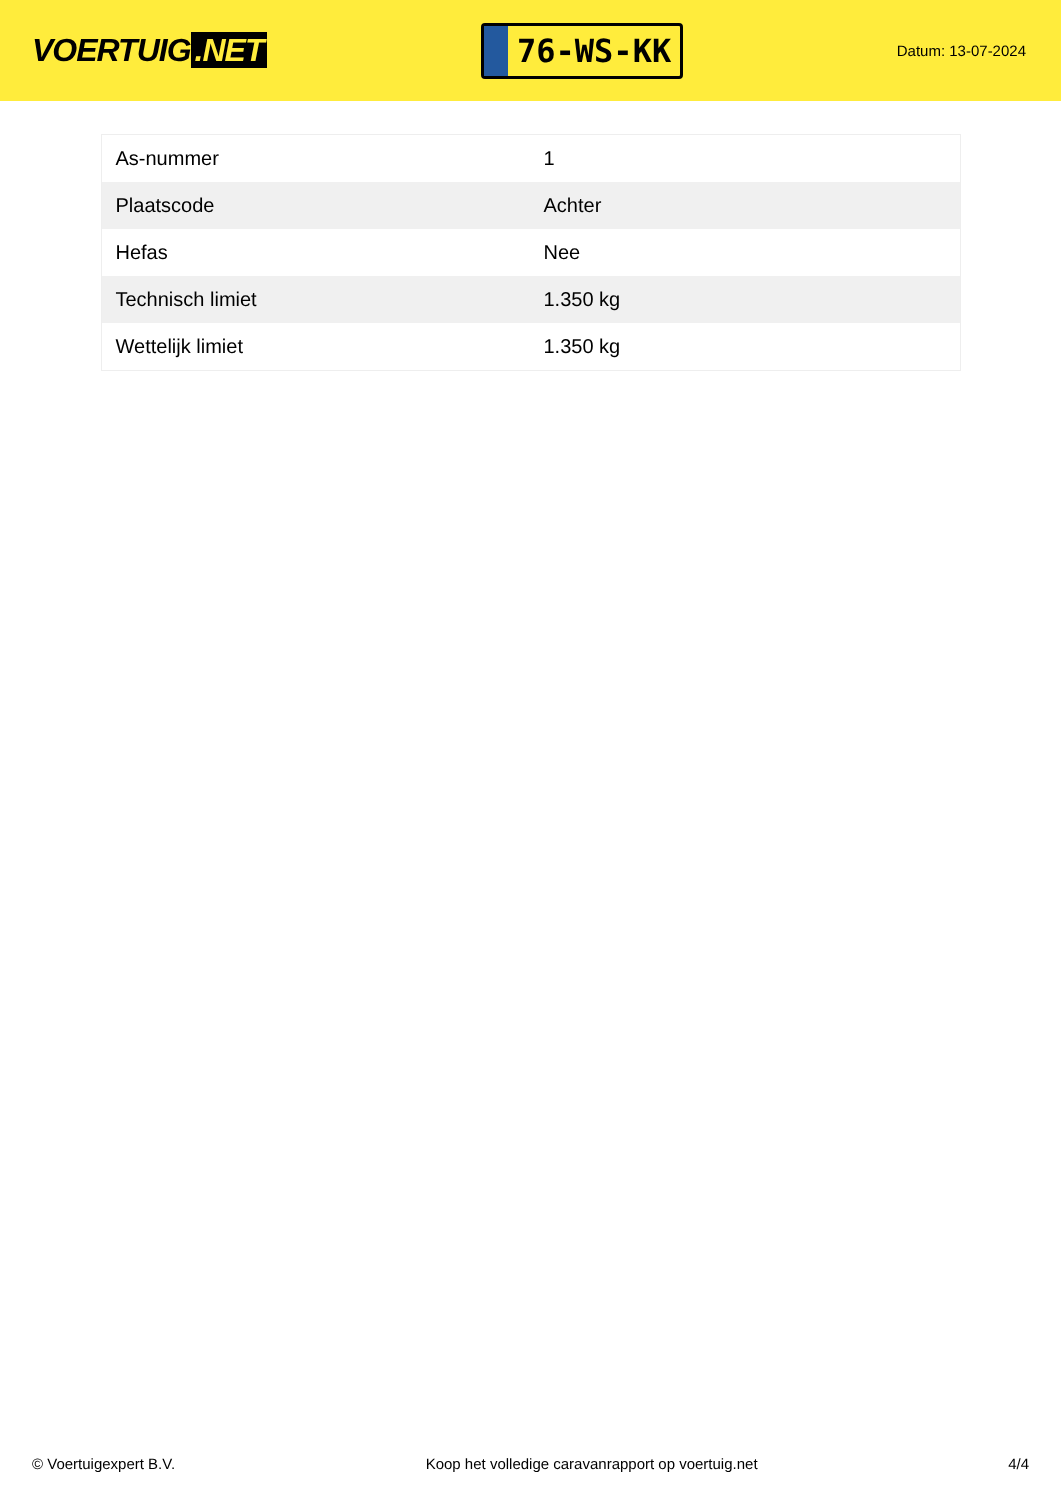VOERTUIG.NET
76-WS-KK
Datum: 13-07-2024
| As-nummer | 1 |
| Plaatscode | Achter |
| Hefas | Nee |
| Technisch limiet | 1.350 kg |
| Wettelijk limiet | 1.350 kg |
© Voertuigexpert B.V. Koop het volledige caravanrapport op voertuig.net 4/4